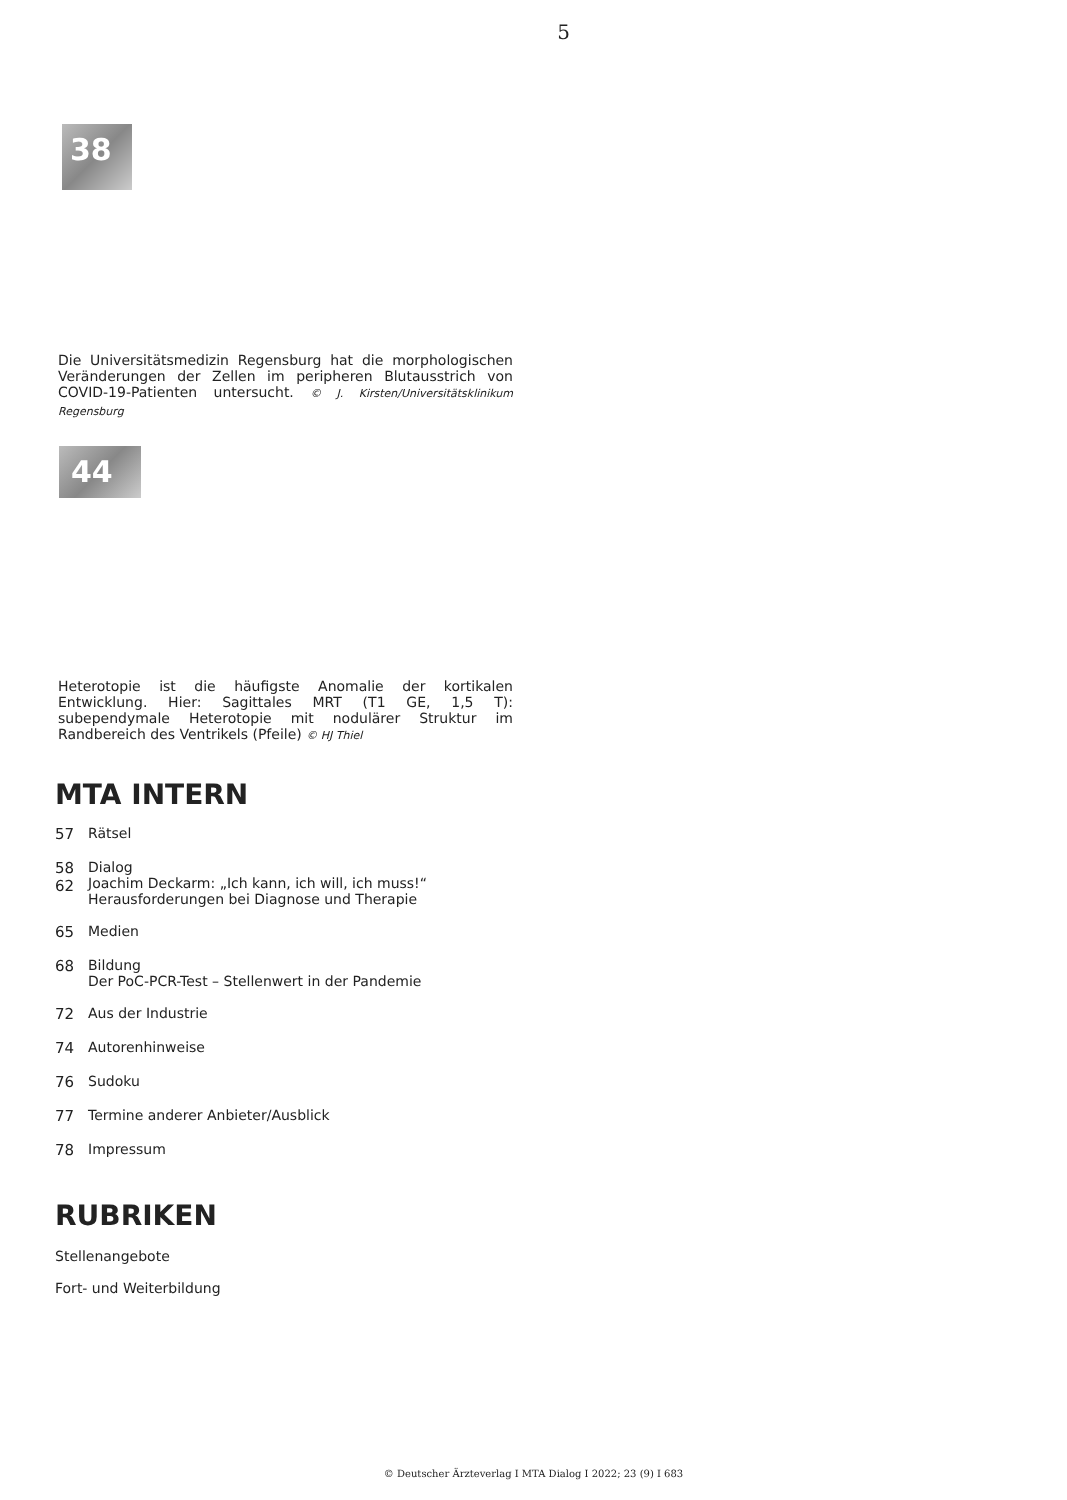5
38
Die Universitätsmedizin Regensburg hat die morphologischen Veränderungen der Zellen im peripheren Blutausstrich von COVID-19-Patienten untersucht. © J. Kirsten/Universitätsklinikum Regensburg
44
Heterotopie ist die häufigste Anomalie der kortikalen Entwicklung. Hier: Sagittales MRT (T1 GE, 1,5 T): subependymale Heterotopie mit nodulärer Struktur im Randbereich des Ventrikels (Pfeile) © HJ Thiel
MTA INTERN
57 Rätsel
58
62 Dialog
Joachim Deckarm: „Ich kann, ich will, ich muss!“
Herausforderungen bei Diagnose und Therapie
65 Medien
68 Bildung
Der PoC-PCR-Test – Stellenwert in der Pandemie
72 Aus der Industrie
74 Autorenhinweise
76 Sudoku
77 Termine anderer Anbieter/Ausblick
78 Impressum
RUBRIKEN
Stellenangebote
Fort- und Weiterbildung
© Deutscher Ärzteverlag I MTA Dialog I 2022; 23 (9) I 683